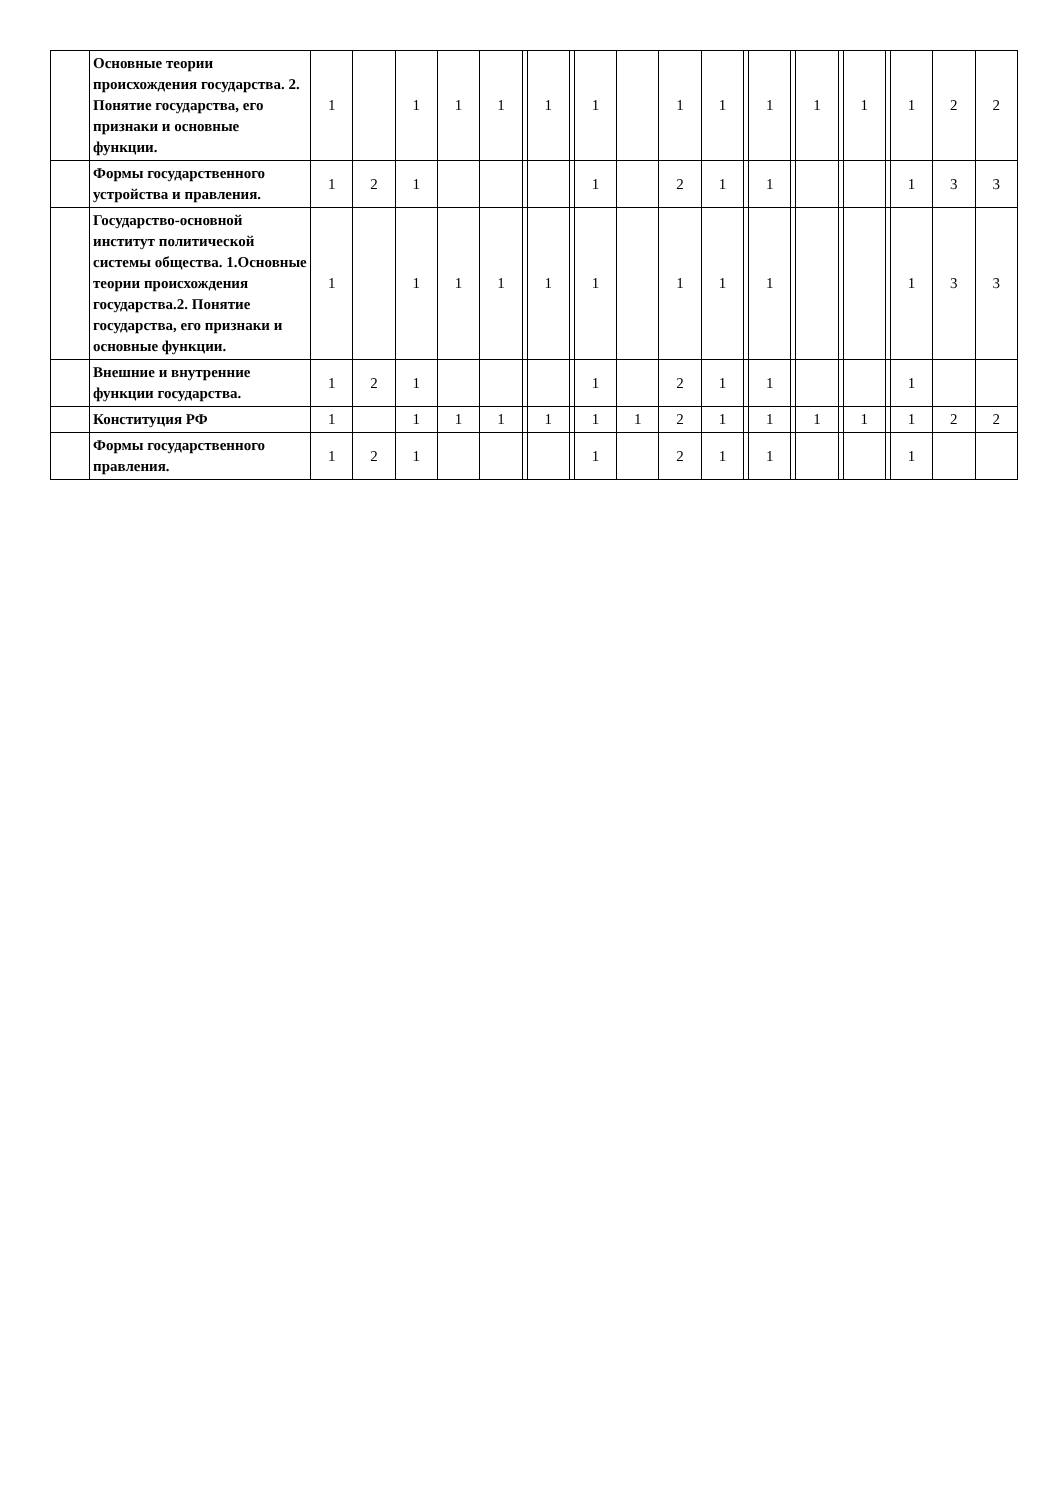| | Основные теории происхождения государства. 2. Понятие государства, его признаки и основные функции. | 1 | | 1 | 1 | 1 | | 1 | | 1 | | 1 | 1 | | 1 | | 1 | | 1 | | 1 | 2 | 2 |
| | Формы государственного устройства и правления. | 1 | 2 | 1 | | | | | | 1 | | 2 | 1 | | 1 | | | | | | 1 | 3 | 3 |
| | Государство-основной институт политической системы общества. 1.Основные теории происхождения государства.2. Понятие государства, его признаки и основные функции. | 1 | | 1 | 1 | 1 | | 1 | | 1 | | 1 | 1 | | 1 | | | | | | 1 | 3 | 3 |
| | Внешние и внутренние функции государства. | 1 | 2 | 1 | | | | | | 1 | | 2 | 1 | | 1 | | | | | | 1 | | |
| | Конституция РФ | 1 | | 1 | 1 | 1 | | 1 | | 1 | 1 | 2 | 1 | | 1 | | 1 | | 1 | | 1 | 2 | 2 |
| | Формы государственного правления. | 1 | 2 | 1 | | | | | | 1 | | 2 | 1 | | 1 | | | | | | 1 | | |